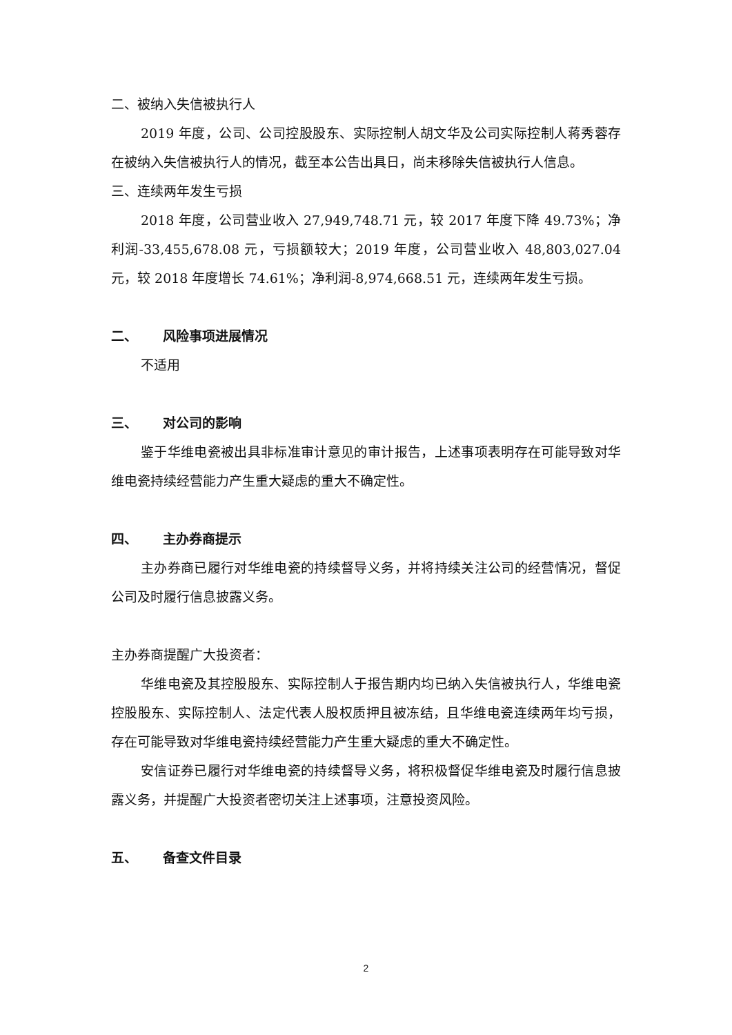二、被纳入失信被执行人
2019 年度，公司、公司控股股东、实际控制人胡文华及公司实际控制人蒋秀蓉存在被纳入失信被执行人的情况，截至本公告出具日，尚未移除失信被执行人信息。
三、连续两年发生亏损
2018 年度，公司营业收入 27,949,748.71 元，较 2017 年度下降 49.73%；净利润-33,455,678.08 元，亏损额较大；2019 年度，公司营业收入 48,803,027.04 元，较 2018 年度增长 74.61%；净利润-8,974,668.51 元，连续两年发生亏损。
二、 风险事项进展情况
不适用
三、 对公司的影响
鉴于华维电瓷被出具非标准审计意见的审计报告，上述事项表明存在可能导致对华维电瓷持续经营能力产生重大疑虑的重大不确定性。
四、 主办券商提示
主办券商已履行对华维电瓷的持续督导义务，并将持续关注公司的经营情况，督促公司及时履行信息披露义务。
主办券商提醒广大投资者：
华维电瓷及其控股股东、实际控制人于报告期内均已纳入失信被执行人，华维电瓷控股股东、实际控制人、法定代表人股权质押且被冻结，且华维电瓷连续两年均亏损，存在可能导致对华维电瓷持续经营能力产生重大疑虑的重大不确定性。
安信证券已履行对华维电瓷的持续督导义务，将积极督促华维电瓷及时履行信息披露义务，并提醒广大投资者密切关注上述事项，注意投资风险。
五、 备查文件目录
2